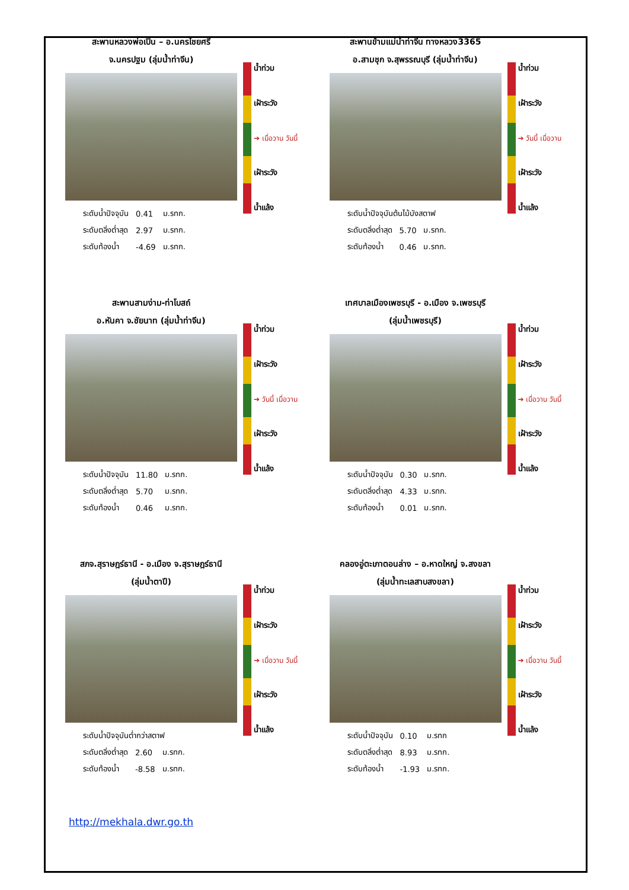สะพานหลวงพ่อเปิ่น – อ.นครไชยศรี
จ.นครปฐม (ลุ่มน้ำท่าจีน)
| ระดับน้ำปัจจุบัน | 0.41 | ม.รทก. |
| ระดับตลิ่งต่ำสุด | 2.97 | ม.รทก. |
| ระดับท้องน้ำ | -4.69 | ม.รทก. |
น้ำท่วม
เฝ้าระวัง
➔ เมื่อวาน วันนี้
เฝ้าระวัง
น้ำแล้ง
สะพานข้ามแม่น้ำท่าจีน ทางหลวง3365
อ.สามชุก จ.สุพรรณบุรี (ลุ่มน้ำท่าจีน)
| ระดับน้ำปัจจุบันต้นไม้บังสตาฟ | | |
| ระดับตลิ่งต่ำสุด | 5.70 | ม.รทก. |
| ระดับท้องน้ำ | 0.46 | ม.รทก. |
น้ำท่วม
เฝ้าระวัง
➔ วันนี้ เมื่อวาน
เฝ้าระวัง
น้ำแล้ง
สะพานสามง่าม-ท่าโบสถ์
อ.หันคา จ.ชัยนาท (ลุ่มน้ำท่าจีน)
| ระดับน้ำปัจจุบัน | 11.80 | ม.รทก. |
| ระดับตลิ่งต่ำสุด | 5.70 | ม.รทก. |
| ระดับท้องน้ำ | 0.46 | ม.รทก. |
น้ำท่วม
เฝ้าระวัง
➔ วันนี้ เมื่อวาน
เฝ้าระวัง
น้ำแล้ง
เทศบาลเมืองเพชรบุรี - อ.เมือง จ.เพชรบุรี
(ลุ่มน้ำเพชรบุรี)
| ระดับน้ำปัจจุบัน | 0.30 | ม.รทก. |
| ระดับตลิ่งต่ำสุด | 4.33 | ม.รทก. |
| ระดับท้องน้ำ | 0.01 | ม.รทก. |
น้ำท่วม
เฝ้าระวัง
➔ เมื่อวาน วันนี้
เฝ้าระวัง
น้ำแล้ง
สภจ.สุราษฎร์ธานี - อ.เมือง จ.สุราษฎร์ธานี
(ลุ่มน้ำตาปี)
| ระดับน้ำปัจจุบันต่ำกว่าสตาฟ | | |
| ระดับตลิ่งต่ำสุด | 2.60 | ม.รทก. |
| ระดับท้องน้ำ | -8.58 | ม.รทก. |
น้ำท่วม
เฝ้าระวัง
➔ เมื่อวาน วันนี้
เฝ้าระวัง
น้ำแล้ง
คลองอู่ตะเภาตอนล่าง – อ.หาดใหญ่ จ.สงขลา
(ลุ่มน้ำทะเลสาบสงขลา)
| ระดับน้ำปัจจุบัน | 0.10 | ม.รทก |
| ระดับตลิ่งต่ำสุด | 8.93 | ม.รทก. |
| ระดับท้องน้ำ | -1.93 | ม.รทก. |
น้ำท่วม
เฝ้าระวัง
➔ เมื่อวาน วันนี้
เฝ้าระวัง
น้ำแล้ง
http://mekhala.dwr.go.th